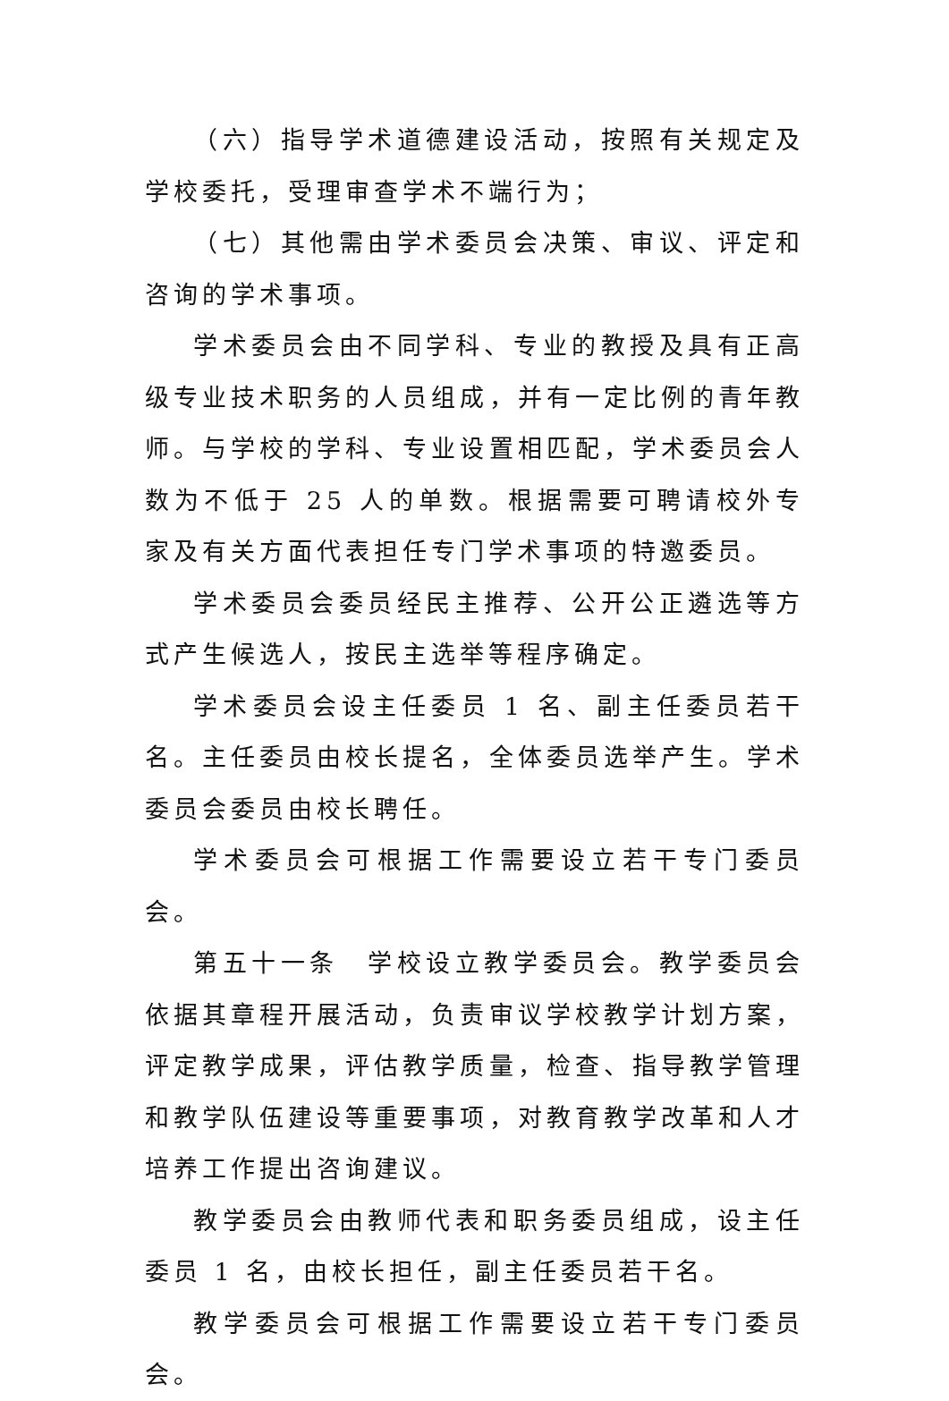（六）指导学术道德建设活动，按照有关规定及学校委托，受理审查学术不端行为；
（七）其他需由学术委员会决策、审议、评定和咨询的学术事项。
学术委员会由不同学科、专业的教授及具有正高级专业技术职务的人员组成，并有一定比例的青年教师。与学校的学科、专业设置相匹配，学术委员会人数为不低于 25 人的单数。根据需要可聘请校外专家及有关方面代表担任专门学术事项的特邀委员。
学术委员会委员经民主推荐、公开公正遴选等方式产生候选人，按民主选举等程序确定。
学术委员会设主任委员 1 名、副主任委员若干名。主任委员由校长提名，全体委员选举产生。学术委员会委员由校长聘任。
学术委员会可根据工作需要设立若干专门委员会。
第五十一条　学校设立教学委员会。教学委员会依据其章程开展活动，负责审议学校教学计划方案，评定教学成果，评估教学质量，检查、指导教学管理和教学队伍建设等重要事项，对教育教学改革和人才培养工作提出咨询建议。
教学委员会由教师代表和职务委员组成，设主任委员 1 名，由校长担任，副主任委员若干名。
教学委员会可根据工作需要设立若干专门委员会。